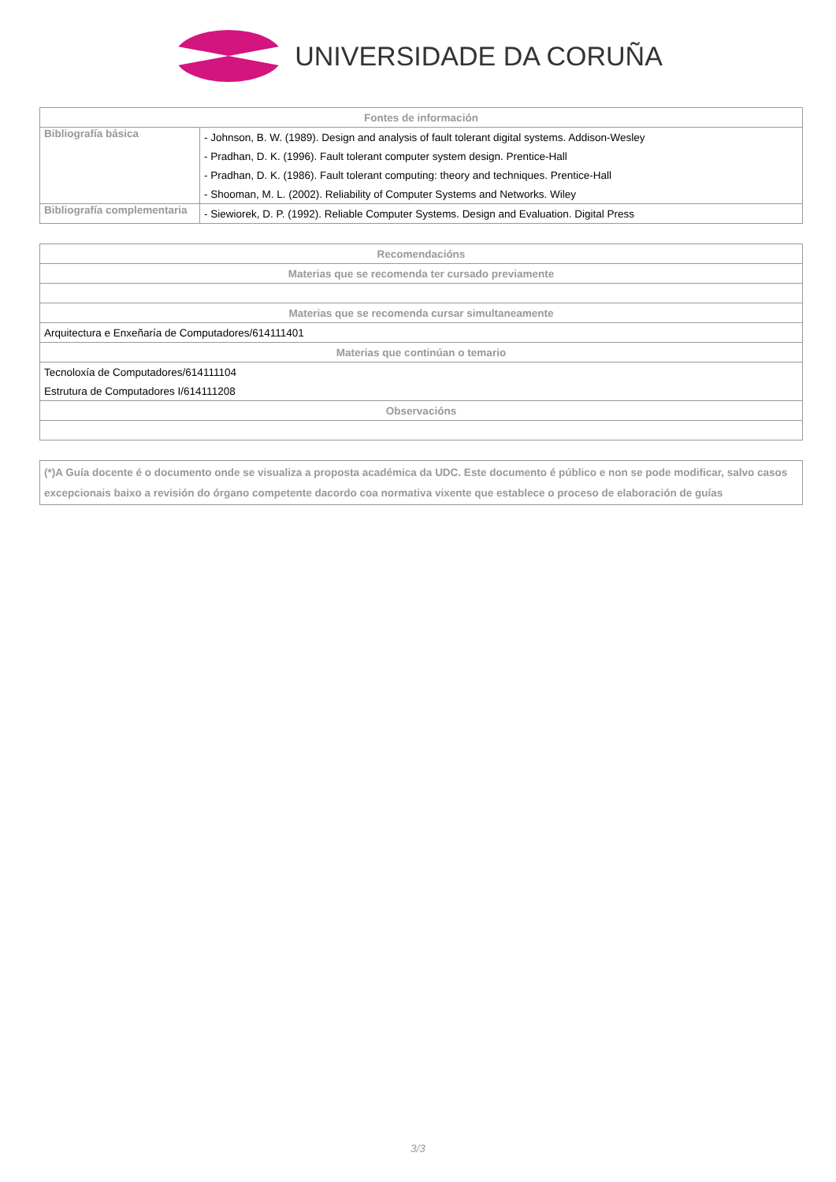UNIVERSIDADE DA CORUÑA
| Fontes de información | |
| --- | --- |
| Bibliografía básica | - Johnson, B. W. (1989). Design and analysis of fault tolerant digital systems. Addison-Wesley |
| | - Pradhan, D. K. (1996). Fault tolerant computer system design. Prentice-Hall |
| | - Pradhan, D. K. (1986). Fault tolerant computing: theory and techniques. Prentice-Hall |
| | - Shooman, M. L. (2002). Reliability of Computer Systems and Networks. Wiley |
| Bibliografía complementaria | - Siewiorek, D. P. (1992). Reliable Computer Systems. Design and Evaluation. Digital Press |
| Recomendacións |
| --- |
| Materias que se recomenda ter cursado previamente |
| Materias que se recomenda cursar simultaneamente |
| Arquitectura e Enxeñaría de Computadores/614111401 |
| Materias que continúan o temario |
| Tecnoloxía de Computadores/614111104 |
| Estrutura de Computadores I/614111208 |
| Observacións |
(*)A Guía docente é o documento onde se visualiza a proposta académica da UDC. Este documento é público e non se pode modificar, salvo casos excepcionais baixo a revisión do órgano competente dacordo coa normativa vixente que establece o proceso de elaboración de guías
3/3